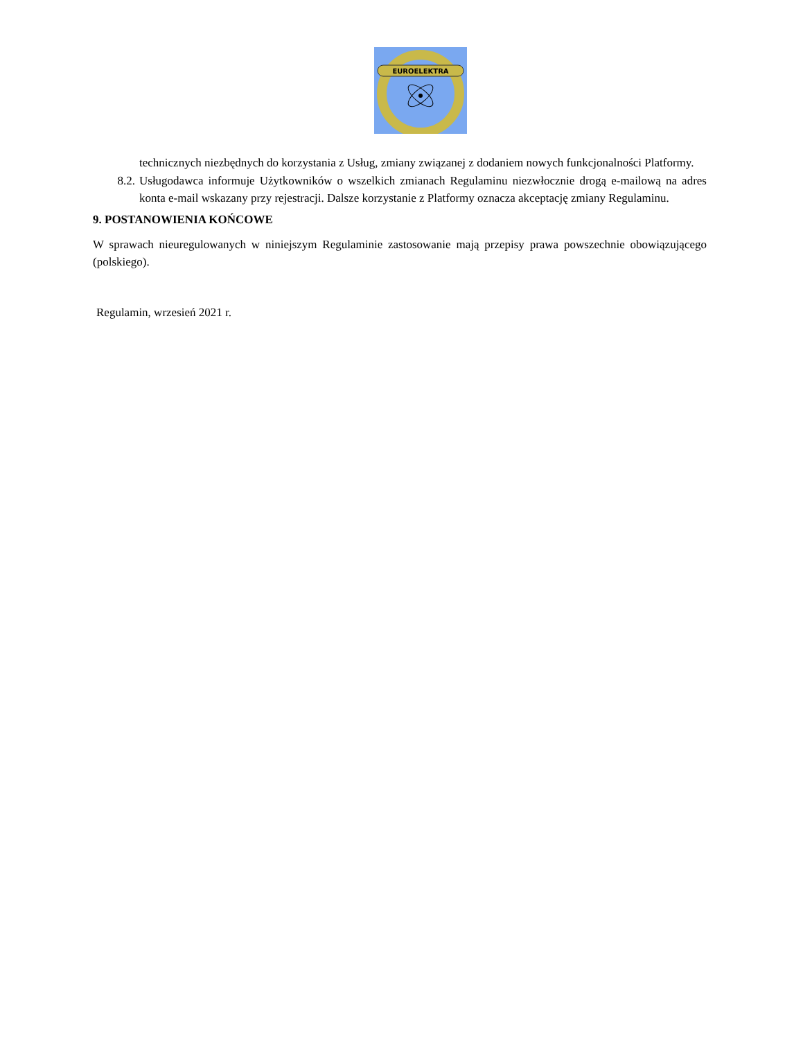EUROELEKTRA
technicznych niezbędnych do korzystania z Usług, zmiany związanej z dodaniem nowych funkcjonalności Platformy.
8.2. Usługodawca informuje Użytkowników o wszelkich zmianach Regulaminu niezwłocznie drogą e-mailową na adres konta e-mail wskazany przy rejestracji. Dalsze korzystanie z Platformy oznacza akceptację zmiany Regulaminu.
9. POSTANOWIENIA KOŃCOWE
W sprawach nieuregulowanych w niniejszym Regulaminie zastosowanie mają przepisy prawa powszechnie obowiązującego (polskiego).
Regulamin, wrzesień 2021 r.